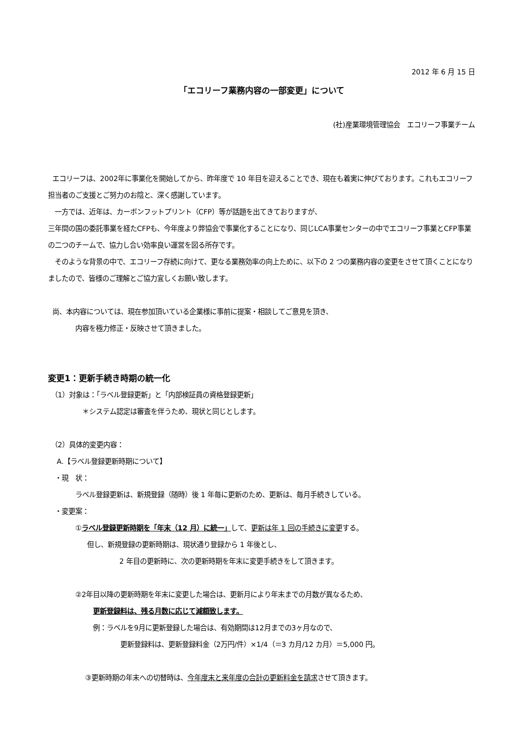2012 年 6 月 15 日
「エコリーフ業務内容の一部変更」について
(社)産業環境管理協会　エコリーフ事業チーム
エコリーフは、2002年に事業化を開始してから、昨年度で 10 年目を迎えることでき、現在も着実に伸びております。これもエコリーフ担当者のご支援とご努力のお陰と、深く感謝しています。
一方では、近年は、カーボンフットプリント（CFP）等が話題を出てきておりますが、
三年間の国の委託事業を経たCFPも、今年度より弊協会で事業化することになり、同じLCA事業センターの中でエコリーフ事業とCFP事業の二つのチームで、協力し合い効率良い運営を図る所存です。
そのような背景の中で、エコリーフ存続に向けて、更なる業務効率の向上ために、以下の 2 つの業務内容の変更をさせて頂くことになりましたので、皆様のご理解とご協力宜しくお願い致します。
尚、本内容については、現在参加頂いている企業様に事前に提案・相談してご意見を頂き、
内容を極力修正・反映させて頂きました。
変更1：更新手続き時期の統一化
（1）対象は：「ラベル登録更新」と「内部検証員の資格登録更新」
＊システム認定は審査を伴うため、現状と同じとします。
（2）具体的変更内容：
A.【ラベル登録更新時期について】
・現　状：
ラベル登録更新は、新規登録（随時）後 1 年毎に更新のため、更新は、毎月手続きしている。
・変更案：
①ラベル登録更新時期を「年末（12 月）に統一」して、更新は年 1 回の手続きに変更する。
但し、新規登録の更新時期は、現状通り登録から 1 年後とし、
2 年目の更新時に、次の更新時期を年末に変更手続きをして頂きます。
②2年目以降の更新時期を年末に変更した場合は、更新月により年末までの月数が異なるため、
更新登録料は、残る月数に応じて減額致します。
例：ラベルを9月に更新登録した場合は、有効期間は12月までの3ヶ月なので、
更新登録料は、更新登録料金（2万円/件）×1/4（＝3 カ月/12 カ月）＝5,000 円。
③更新時期の年末への切替時は、今年度末と来年度の合計の更新料金を請求させて頂きます。